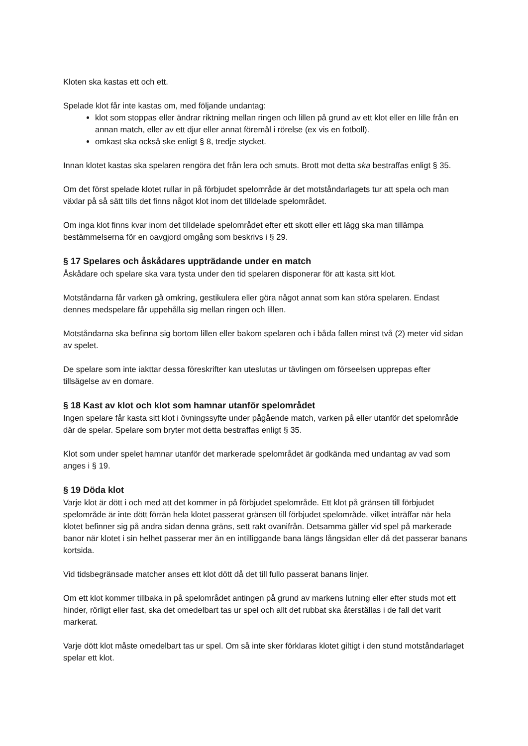Kloten ska kastas ett och ett.
Spelade klot får inte kastas om, med följande undantag:
klot som stoppas eller ändrar riktning mellan ringen och lillen på grund av ett klot eller en lille från en annan match, eller av ett djur eller annat föremål i rörelse (ex vis en fotboll).
omkast ska också ske enligt § 8, tredje stycket.
Innan klotet kastas ska spelaren rengöra det från lera och smuts. Brott mot detta ska bestraffas enligt § 35.
Om det först spelade klotet rullar in på förbjudet spelområde är det motståndarlagets tur att spela och man växlar på så sätt tills det finns något klot inom det tilldelade spelområdet.
Om inga klot finns kvar inom det tilldelade spelområdet efter ett skott eller ett lägg ska man tillämpa bestämmelserna för en oavgjord omgång som beskrivs i § 29.
§ 17 Spelares och åskådares uppträdande under en match
Åskådare och spelare ska vara tysta under den tid spelaren disponerar för att kasta sitt klot.
Motståndarna får varken gå omkring, gestikulera eller göra något annat som kan störa spelaren. Endast dennes medspelare får uppehålla sig mellan ringen och lillen.
Motståndarna ska befinna sig bortom lillen eller bakom spelaren och i båda fallen minst två (2) meter vid sidan av spelet.
De spelare som inte iakttar dessa föreskrifter kan uteslutas ur tävlingen om förseelsen upprepas efter tillsägelse av en domare.
§ 18 Kast av klot och klot som hamnar utanför spelområdet
Ingen spelare får kasta sitt klot i övningssyfte under pågående match, varken på eller utanför det spelområde där de spelar. Spelare som bryter mot detta bestraffas enligt § 35.
Klot som under spelet hamnar utanför det markerade spelområdet är godkända med undantag av vad som anges i § 19.
§ 19 Döda klot
Varje klot är dött i och med att det kommer in på förbjudet spelområde. Ett klot på gränsen till förbjudet spelområde är inte dött förrän hela klotet passerat gränsen till förbjudet spelområde, vilket inträffar när hela klotet befinner sig på andra sidan denna gräns, sett rakt ovanifrån. Detsamma gäller vid spel på markerade banor när klotet i sin helhet passerar mer än en intilliggande bana längs långsidan eller då det passerar banans kortsida.
Vid tidsbegränsade matcher anses ett klot dött då det till fullo passerat banans linjer.
Om ett klot kommer tillbaka in på spelområdet antingen på grund av markens lutning eller efter studs mot ett hinder, rörligt eller fast, ska det omedelbart tas ur spel och allt det rubbat ska återställas i de fall det varit markerat.
Varje dött klot måste omedelbart tas ur spel. Om så inte sker förklaras klotet giltigt i den stund motståndarlaget spelar ett klot.